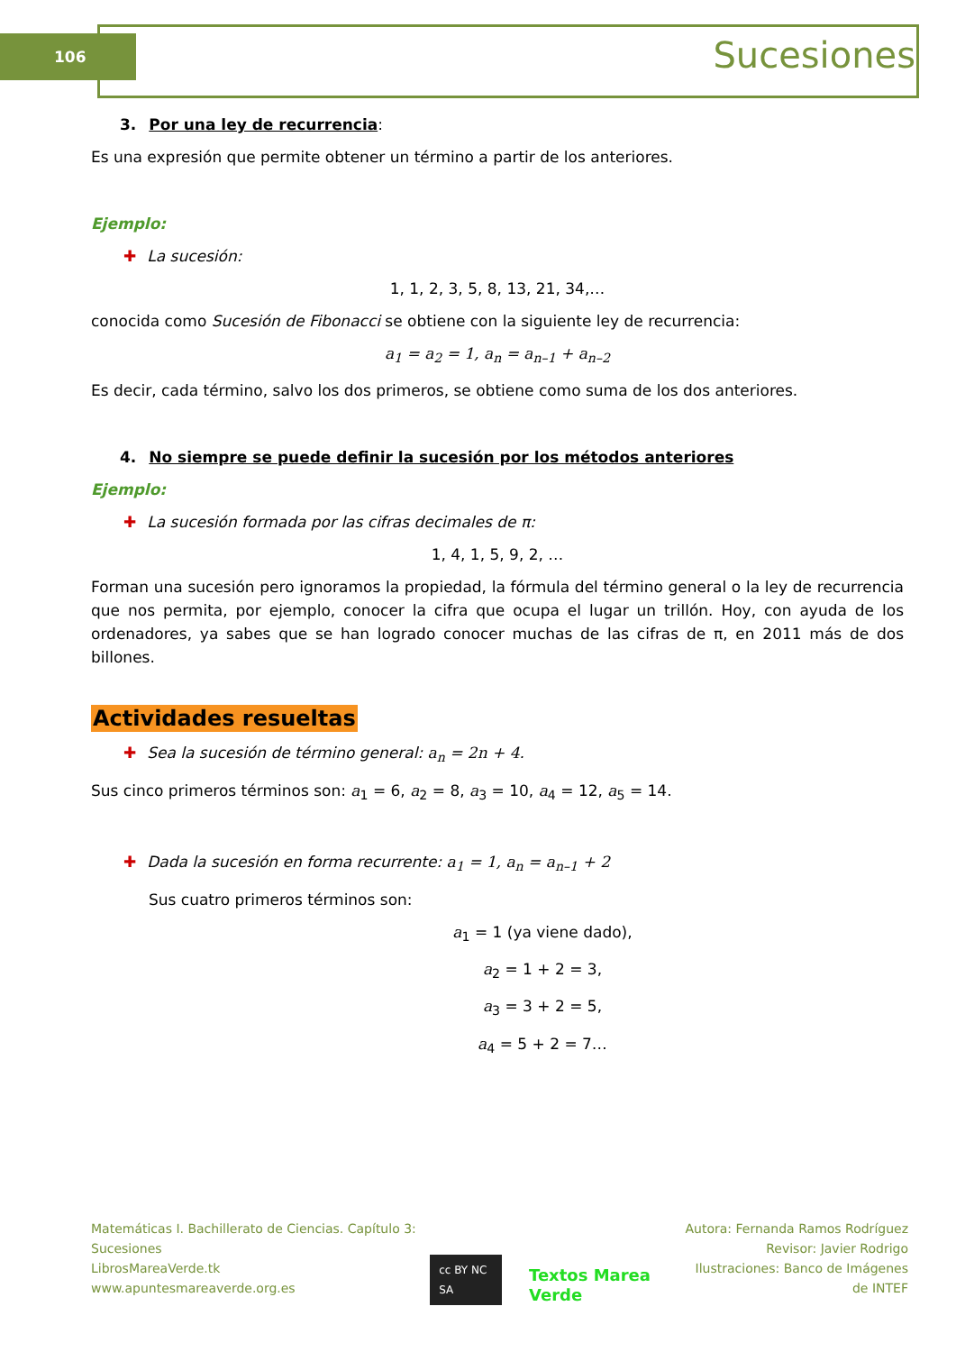106 Sucesiones
3. Por una ley de recurrencia:
Es una expresión que permite obtener un término a partir de los anteriores.
Ejemplo:
✚ La sucesión:
1, 1, 2, 3, 5, 8, 13, 21, 34,…
conocida como Sucesión de Fibonacci se obtiene con la siguiente ley de recurrencia:
a<sub>1</sub> = a<sub>2</sub> = 1, a<sub>n</sub> = a<sub>n–1</sub> + a<sub>n–2</sub>
Es decir, cada término, salvo los dos primeros, se obtiene como suma de los dos anteriores.
4. No siempre se puede definir la sucesión por los métodos anteriores
Ejemplo:
✚ La sucesión formada por las cifras decimales de π:
1, 4, 1, 5, 9, 2, …
Forman una sucesión pero ignoramos la propiedad, la fórmula del término general o la ley de recurrencia que nos permita, por ejemplo, conocer la cifra que ocupa el lugar un trillón. Hoy, con ayuda de los ordenadores, ya sabes que se han logrado conocer muchas de las cifras de π, en 2011 más de dos billones.
Actividades resueltas
✚ Sea la sucesión de término general: a<sub>n</sub> = 2n + 4.
Sus cinco primeros términos son: a<sub>1</sub> = 6, a<sub>2</sub> = 8, a<sub>3</sub> = 10, a<sub>4</sub> = 12, a<sub>5</sub> = 14.
✚ Dada la sucesión en forma recurrente: a<sub>1</sub> = 1, a<sub>n</sub> = a<sub>n–1</sub> + 2
Sus cuatro primeros términos son:
a<sub>1</sub> = 1 (ya viene dado),
a<sub>2</sub> = 1 + 2 = 3,
a<sub>3</sub> = 3 + 2 = 5,
a<sub>4</sub> = 5 + 2 = 7…
Matemáticas I. Bachillerato de Ciencias. Capítulo 3: Sucesiones
LibrosMareaVerde.tk
www.apuntesmareaverde.org.es
cc BY NC SA Textos Marea Verde
Autora: Fernanda Ramos Rodríguez
Revisor: Javier Rodrigo
Ilustraciones: Banco de Imágenes de INTEF